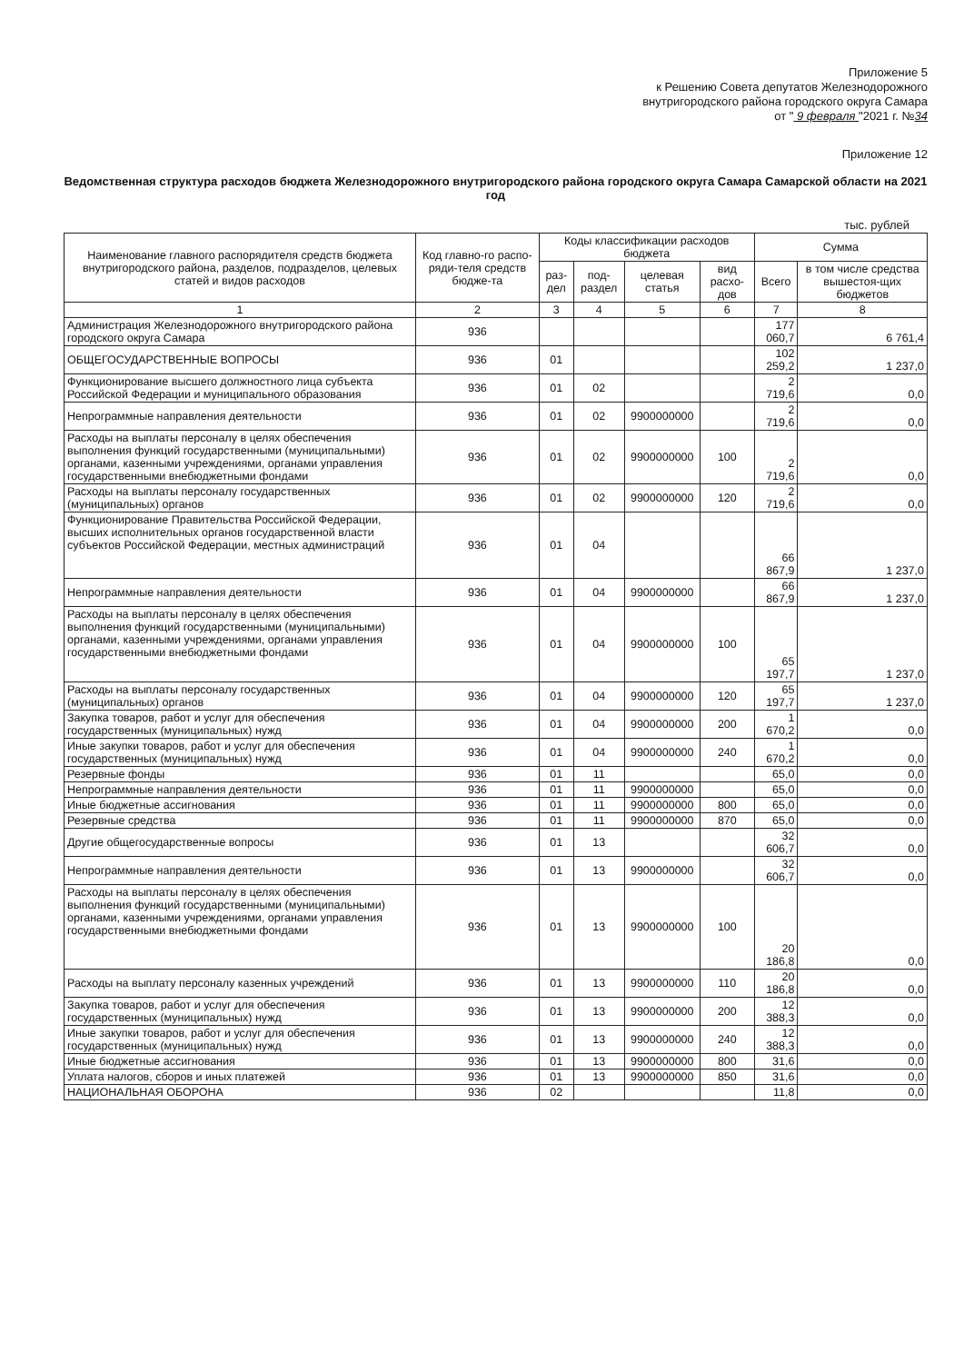Приложение 5
к Решению Совета депутатов Железнодорожного
внутригородского района городского округа Самара
от " 9 февраля "2021 г. №34
Приложение 12
Ведомственная структура расходов бюджета Железнодорожного внутригородского района городского округа Самара Самарской области на 2021 год
тыс. рублей
| Наименование главного распорядителя средств бюджета внутригородского района, разделов, подразделов, целевых статей и видов расходов | Код главно-го распо-ряди-теля средств бюдже-та | Коды классификации расходов бюджета | | | | Сумма | |
| --- | --- | --- | --- | --- | --- | --- | --- |
| | | раз-дел | под-раздел | целевая статья | вид расхо-дов | Всего | в том числе средства вышестоя-щих бюджетов |
| 1 | 2 | 3 | 4 | 5 | 6 | 7 | 8 |
| Администрация Железнодорожного внутригородского района городского округа Самара | 936 | | | | | 177 060,7 | 6 761,4 |
| ОБЩЕГОСУДАРСТВЕННЫЕ ВОПРОСЫ | 936 | 01 | | | | 102 259,2 | 1 237,0 |
| Функционирование высшего должностного лица субъекта Российской Федерации и муниципального образования | 936 | 01 | 02 | | | 2 719,6 | 0,0 |
| Непрограммные направления деятельности | 936 | 01 | 02 | 9900000000 | | 2 719,6 | 0,0 |
| Расходы на выплаты персоналу в целях обеспечения выполнения функций государственными (муниципальными) органами, казенными учреждениями, органами управления государственными внебюджетными фондами | 936 | 01 | 02 | 9900000000 | 100 | 2 719,6 | 0,0 |
| Расходы на выплаты персоналу государственных (муниципальных) органов | 936 | 01 | 02 | 9900000000 | 120 | 2 719,6 | 0,0 |
| Функционирование Правительства Российской Федерации, высших исполнительных органов государственной власти субъектов Российской Федерации, местных администраций | 936 | 01 | 04 | | | 66 867,9 | 1 237,0 |
| Непрограммные направления деятельности | 936 | 01 | 04 | 9900000000 | | 66 867,9 | 1 237,0 |
| Расходы на выплаты персоналу в целях обеспечения выполнения функций государственными (муниципальными) органами, казенными учреждениями, органами управления государственными внебюджетными фондами | 936 | 01 | 04 | 9900000000 | 100 | 65 197,7 | 1 237,0 |
| Расходы на выплаты персоналу государственных (муниципальных) органов | 936 | 01 | 04 | 9900000000 | 120 | 65 197,7 | 1 237,0 |
| Закупка товаров, работ и услуг для обеспечения государственных (муниципальных) нужд | 936 | 01 | 04 | 9900000000 | 200 | 1 670,2 | 0,0 |
| Иные закупки товаров, работ и услуг для обеспечения государственных (муниципальных) нужд | 936 | 01 | 04 | 9900000000 | 240 | 1 670,2 | 0,0 |
| Резервные фонды | 936 | 01 | 11 | | | 65,0 | 0,0 |
| Непрограммные направления деятельности | 936 | 01 | 11 | 9900000000 | | 65,0 | 0,0 |
| Иные бюджетные ассигнования | 936 | 01 | 11 | 9900000000 | 800 | 65,0 | 0,0 |
| Резервные средства | 936 | 01 | 11 | 9900000000 | 870 | 65,0 | 0,0 |
| Другие общегосударственные вопросы | 936 | 01 | 13 | | | 32 606,7 | 0,0 |
| Непрограммные направления деятельности | 936 | 01 | 13 | 9900000000 | | 32 606,7 | 0,0 |
| Расходы на выплаты персоналу в целях обеспечения выполнения функций государственными (муниципальными) органами, казенными учреждениями, органами управления государственными внебюджетными фондами | 936 | 01 | 13 | 9900000000 | 100 | 20 186,8 | 0,0 |
| Расходы на выплату персоналу казенных учреждений | 936 | 01 | 13 | 9900000000 | 110 | 20 186,8 | 0,0 |
| Закупка товаров, работ и услуг для обеспечения государственных (муниципальных) нужд | 936 | 01 | 13 | 9900000000 | 200 | 12 388,3 | 0,0 |
| Иные закупки товаров, работ и услуг для обеспечения государственных (муниципальных) нужд | 936 | 01 | 13 | 9900000000 | 240 | 12 388,3 | 0,0 |
| Иные бюджетные ассигнования | 936 | 01 | 13 | 9900000000 | 800 | 31,6 | 0,0 |
| Уплата налогов, сборов и иных платежей | 936 | 01 | 13 | 9900000000 | 850 | 31,6 | 0,0 |
| НАЦИОНАЛЬНАЯ ОБОРОНА | 936 | 02 | | | | 11,8 | 0,0 |